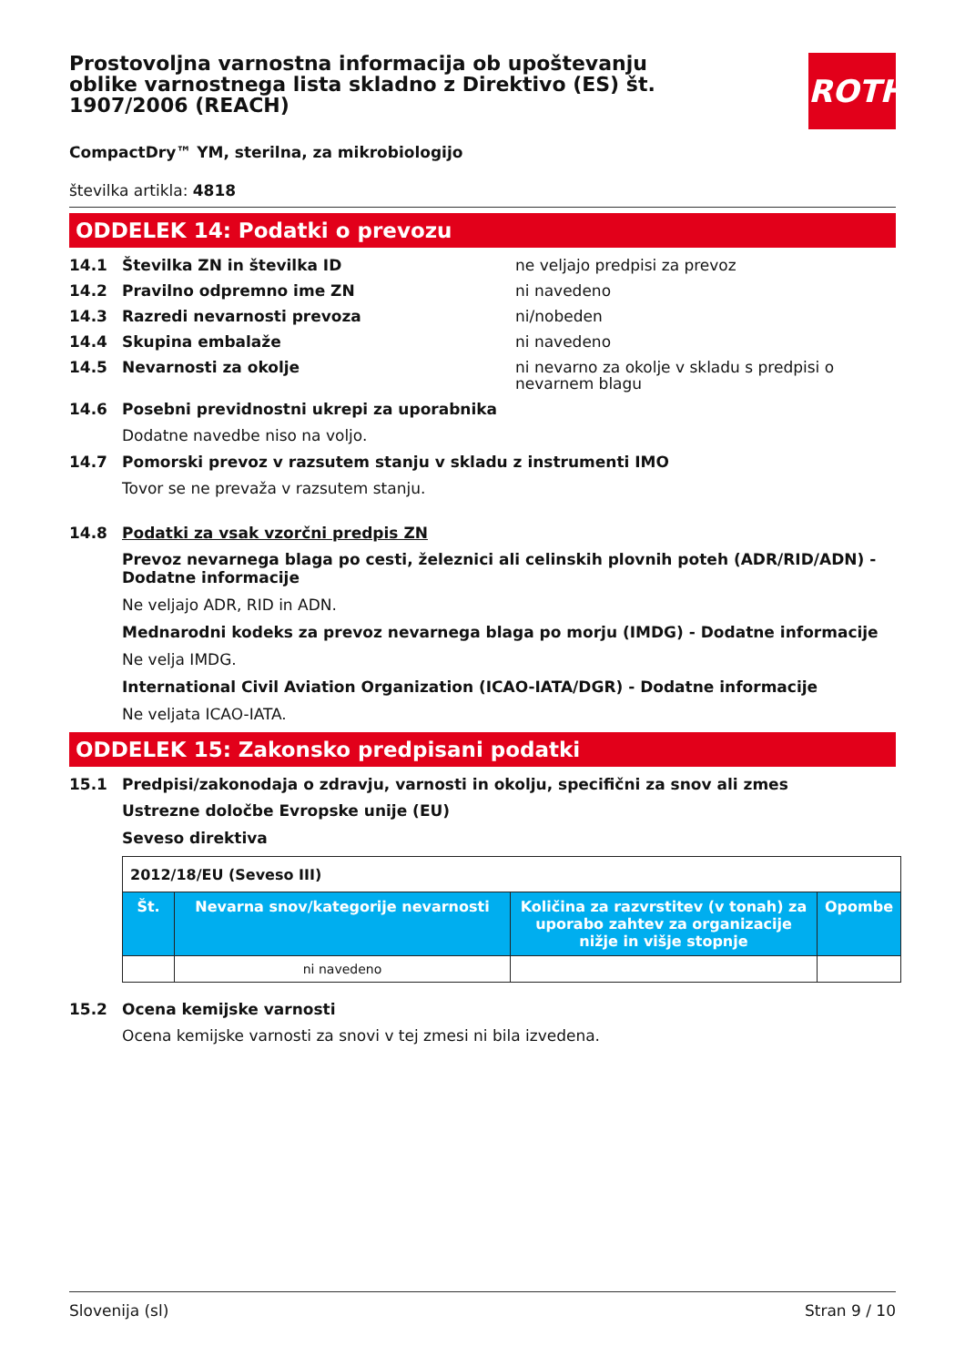Prostovoljna varnostna informacija ob upoštevanju oblike varnostnega lista skladno z Direktivo (ES) št. 1907/2006 (REACH)
ROTH
CompactDry™ YM, sterilna, za mikrobiologijo
številka artikla: 4818
ODDELEK 14: Podatki o prevozu
14.1 Številka ZN in številka ID ne veljajo predpisi za prevoz
14.2 Pravilno odpremno ime ZN ni navedeno
14.3 Razredi nevarnosti prevoza ni/nobeden
14.4 Skupina embalaže ni navedeno
14.5 Nevarnosti za okolje ni nevarno za okolje v skladu s predpisi o nevarnem blagu
14.6 Posebni previdnostni ukrepi za uporabnika
Dodatne navedbe niso na voljo.
14.7 Pomorski prevoz v razsutem stanju v skladu z instrumenti IMO
Tovor se ne prevaža v razsutem stanju.
14.8 Podatki za vsak vzorčni predpis ZN
Prevoz nevarnega blaga po cesti, železnici ali celinskih plovnih poteh (ADR/RID/ADN) - Dodatne informacije
Ne veljajo ADR, RID in ADN.
Mednarodni kodeks za prevoz nevarnega blaga po morju (IMDG) - Dodatne informacije
Ne velja IMDG.
International Civil Aviation Organization (ICAO-IATA/DGR) - Dodatne informacije
Ne veljata ICAO-IATA.
ODDELEK 15: Zakonsko predpisani podatki
15.1 Predpisi/zakonodaja o zdravju, varnosti in okolju, specifični za snov ali zmes
Ustrezne določbe Evropske unije (EU)
Seveso direktiva
| 2012/18/EU (Seveso III) | | | |
| Št. | Nevarna snov/kategorije nevarnosti | Količina za razvrstitev (v tonah) za uporabo zahtev za organizacije nižje in višje stopnje | Opombe |
| | ni navedeno | | |
15.2 Ocena kemijske varnosti
Ocena kemijske varnosti za snovi v tej zmesi ni bila izvedena.
Slovenija (sl) Stran 9 / 10